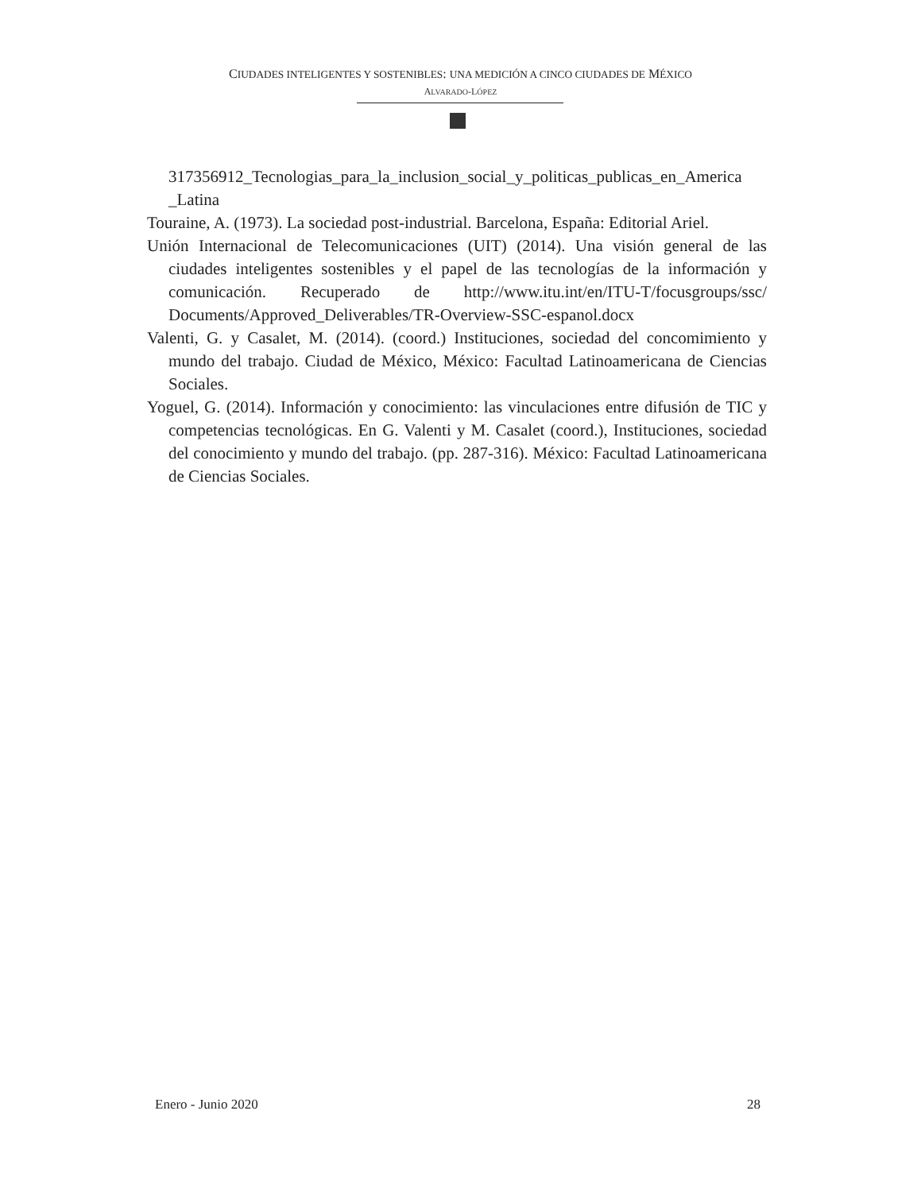CIUDADES INTELIGENTES Y SOSTENIBLES: UNA MEDICIÓN A CINCO CIUDADES DE MÉXICO
ALVARADO-LÓPEZ
317356912_Tecnologias_para_la_inclusion_social_y_politicas_publicas_en_America _Latina
Touraine, A. (1973). La sociedad post-industrial. Barcelona, España: Editorial Ariel.
Unión Internacional de Telecomunicaciones (UIT) (2014). Una visión general de las ciudades inteligentes sostenibles y el papel de las tecnologías de la información y comunicación. Recuperado de http://www.itu.int/en/ITU-T/focusgroups/ssc/ Documents/Approved_Deliverables/TR-Overview-SSC-espanol.docx
Valenti, G. y Casalet, M. (2014). (coord.) Instituciones, sociedad del concomimiento y mundo del trabajo. Ciudad de México, México: Facultad Latinoamericana de Ciencias Sociales.
Yoguel, G. (2014). Información y conocimiento: las vinculaciones entre difusión de TIC y competencias tecnológicas. En G. Valenti y M. Casalet (coord.), Instituciones, sociedad del conocimiento y mundo del trabajo. (pp. 287-316). México: Facultad Latinoamericana de Ciencias Sociales.
Enero - Junio 2020 28